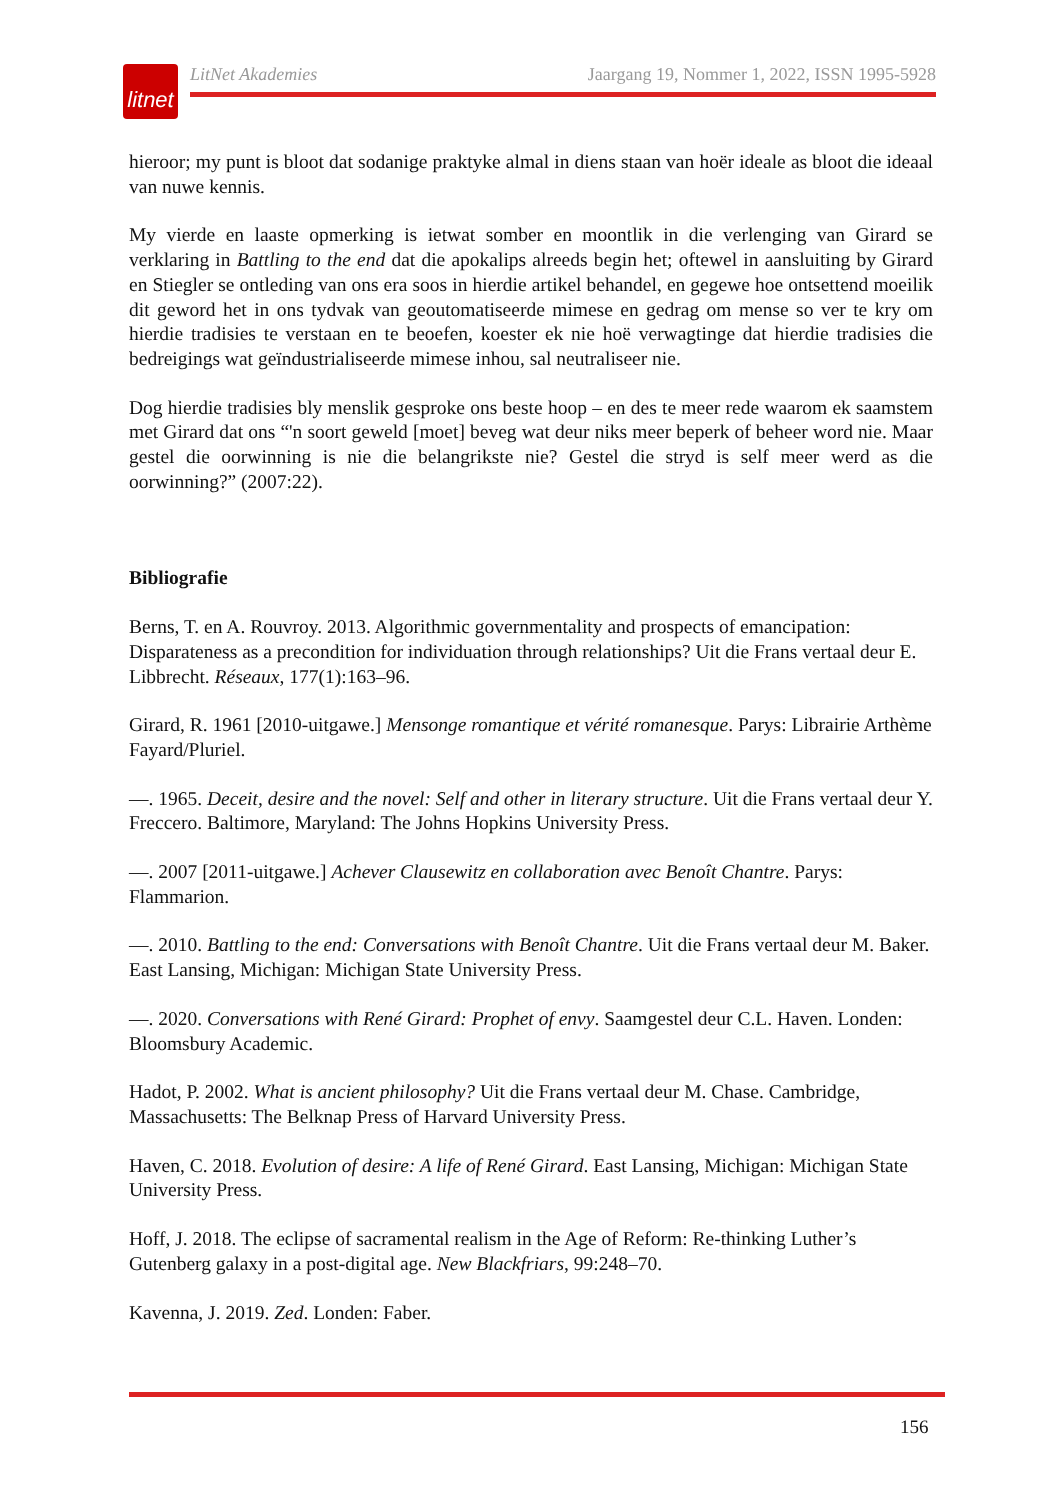litnet
LitNet Akademies Jaargang 19, Nommer 1, 2022, ISSN 1995-5928
hieroor; my punt is bloot dat sodanige praktyke almal in diens staan van hoër ideale as bloot die ideaal van nuwe kennis.
My vierde en laaste opmerking is ietwat somber en moontlik in die verlenging van Girard se verklaring in Battling to the end dat die apokalips alreeds begin het; oftewel in aansluiting by Girard en Stiegler se ontleding van ons era soos in hierdie artikel behandel, en gegewe hoe ontsettend moeilik dit geword het in ons tydvak van geoutomatiseerde mimese en gedrag om mense so ver te kry om hierdie tradisies te verstaan en te beoefen, koester ek nie hoë verwagtinge dat hierdie tradisies die bedreigings wat geïndustrialiseerde mimese inhou, sal neutraliseer nie.
Dog hierdie tradisies bly menslik gesproke ons beste hoop – en des te meer rede waarom ek saamstem met Girard dat ons “'n soort geweld [moet] beveg wat deur niks meer beperk of beheer word nie. Maar gestel die oorwinning is nie die belangrikste nie? Gestel die stryd is self meer werd as die oorwinning?” (2007:22).
Bibliografie
Berns, T. en A. Rouvroy. 2013. Algorithmic governmentality and prospects of emancipation: Disparateness as a precondition for individuation through relationships? Uit die Frans vertaal deur E. Libbrecht. Réseaux, 177(1):163–96.
Girard, R. 1961 [2010-uitgawe.] Mensonge romantique et vérité romanesque. Parys: Librairie Arthème Fayard/Pluriel.
—. 1965. Deceit, desire and the novel: Self and other in literary structure. Uit die Frans vertaal deur Y. Freccero. Baltimore, Maryland: The Johns Hopkins University Press.
—. 2007 [2011-uitgawe.] Achever Clausewitz en collaboration avec Benoît Chantre. Parys: Flammarion.
—. 2010. Battling to the end: Conversations with Benoît Chantre. Uit die Frans vertaal deur M. Baker. East Lansing, Michigan: Michigan State University Press.
—. 2020. Conversations with René Girard: Prophet of envy. Saamgestel deur C.L. Haven. Londen: Bloomsbury Academic.
Hadot, P. 2002. What is ancient philosophy? Uit die Frans vertaal deur M. Chase. Cambridge, Massachusetts: The Belknap Press of Harvard University Press.
Haven, C. 2018. Evolution of desire: A life of René Girard. East Lansing, Michigan: Michigan State University Press.
Hoff, J. 2018. The eclipse of sacramental realism in the Age of Reform: Re-thinking Luther’s Gutenberg galaxy in a post-digital age. New Blackfriars, 99:248–70.
Kavenna, J. 2019. Zed. Londen: Faber.
156